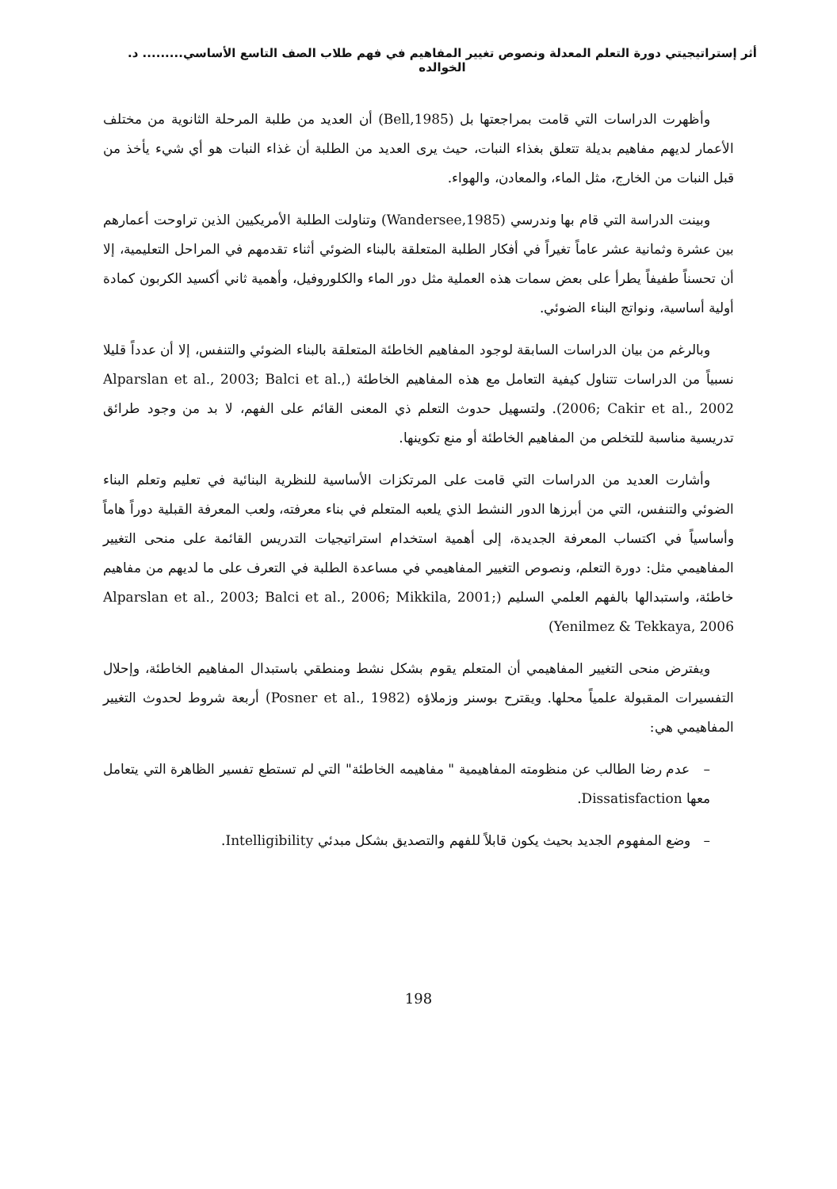أثر إستراتيجيتي دورة التعلم المعدلة ونصوص تغيير المفاهيم في فهم طلاب الصف التاسع الأساسي......... د. الخوالده
وأظهرت الدراسات التي قامت بمراجعتها بل (Bell,1985) أن العديد من طلبة المرحلة الثانوية من مختلف الأعمار لديهم مفاهيم بديلة تتعلق بغذاء النبات، حيث يرى العديد من الطلبة أن غذاء النبات هو أي شيء يأخذ من قبل النبات من الخارج، مثل الماء، والمعادن، والهواء.
وبينت الدراسة التي قام بها وندرسي (Wandersee,1985) وتناولت الطلبة الأمريكيين الذين تراوحت أعمارهم بين عشرة وثمانية عشر عاماً تغيراً في أفكار الطلبة المتعلقة بالبناء الضوئي أثناء تقدمهم في المراحل التعليمية، إلا أن تحسناً طفيفاً يطرأ على بعض سمات هذه العملية مثل دور الماء والكلوروفيل، وأهمية ثاني أكسيد الكربون كمادة أولية أساسية، ونواتج البناء الضوئي.
وبالرغم من بيان الدراسات السابقة لوجود المفاهيم الخاطئة المتعلقة بالبناء الضوئي والتنفس، إلا أن عدداً قليلا نسبياً من الدراسات تتناول كيفية التعامل مع هذه المفاهيم الخاطئة (Alparslan et al., 2003; Balci et al., 2006; Cakir et al., 2002). ولتسهيل حدوث التعلم ذي المعنى القائم على الفهم، لا بد من وجود طرائق تدريسية مناسبة للتخلص من المفاهيم الخاطئة أو منع تكوينها.
وأشارت العديد من الدراسات التي قامت على المرتكزات الأساسية للنظرية البنائية في تعليم وتعلم البناء الضوئي والتنفس، التي من أبرزها الدور النشط الذي يلعبه المتعلم في بناء معرفته، ولعب المعرفة القبلية دوراً هاماً وأساسياً في اكتساب المعرفة الجديدة، إلى أهمية استخدام استراتيجيات التدريس القائمة على منحى التغيير المفاهيمي مثل: دورة التعلم، ونصوص التغيير المفاهيمي في مساعدة الطلبة في التعرف على ما لديهم من مفاهيم خاطئة، واستبدالها بالفهم العلمي السليم (Alparslan et al., 2003; Balci et al., 2006; Mikkila, 2001; Yenilmez & Tekkaya, 2006)
ويفترض منحى التغيير المفاهيمي أن المتعلم يقوم بشكل نشط ومنطقي باستبدال المفاهيم الخاطئة، وإحلال التفسيرات المقبولة علمياً محلها. ويقترح بوسنر وزملاؤه (Posner et al., 1982) أربعة شروط لحدوث التغيير المفاهيمي هي:
– عدم رضا الطالب عن منظومته المفاهيمية " مفاهيمه الخاطئة" التي لم تستطع تفسير الظاهرة التي يتعامل معها Dissatisfaction.
– وضع المفهوم الجديد بحيث يكون قابلاً للفهم والتصديق بشكل مبدئي Intelligibility.
198